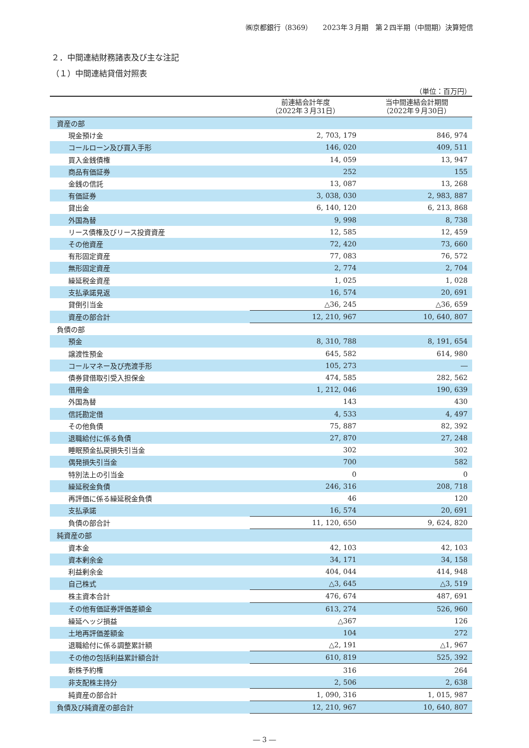㈱京都銀行（8369）　　2023年３月期　第２四半期（中間期）決算短信
２．中間連結財務諸表及び主な注記
（１）中間連結貸借対照表
（単位：百万円）
| | 前連結会計年度 （2022年３月31日） | 当中間連結会計期間 （2022年９月30日） |
| --- | --- | --- |
| 資産の部 | | |
| 現金預け金 | 2, 703, 179 | 846, 974 |
| コールローン及び買入手形 | 146, 020 | 409, 511 |
| 買入金銭債権 | 14, 059 | 13, 947 |
| 商品有価証券 | 252 | 155 |
| 金銭の信託 | 13, 087 | 13, 268 |
| 有価証券 | 3, 038, 030 | 2, 983, 887 |
| 貸出金 | 6, 140, 120 | 6, 213, 868 |
| 外国為替 | 9, 998 | 8, 738 |
| リース債権及びリース投資資産 | 12, 585 | 12, 459 |
| その他資産 | 72, 420 | 73, 660 |
| 有形固定資産 | 77, 083 | 76, 572 |
| 無形固定資産 | 2, 774 | 2, 704 |
| 繰延税金資産 | 1, 025 | 1, 028 |
| 支払承諾見返 | 16, 574 | 20, 691 |
| 貸倒引当金 | △36, 245 | △36, 659 |
| 資産の部合計 | 12, 210, 967 | 10, 640, 807 |
| 負債の部 | | |
| 預金 | 8, 310, 788 | 8, 191, 654 |
| 譲渡性預金 | 645, 582 | 614, 980 |
| コールマネー及び売渡手形 | 105, 273 | ― |
| 債券貸借取引受入担保金 | 474, 585 | 282, 562 |
| 借用金 | 1, 212, 046 | 190, 639 |
| 外国為替 | 143 | 430 |
| 信託勘定借 | 4, 533 | 4, 497 |
| その他負債 | 75, 887 | 82, 392 |
| 退職給付に係る負債 | 27, 870 | 27, 248 |
| 睡眠預金払戻損失引当金 | 302 | 302 |
| 偶発損失引当金 | 700 | 582 |
| 特別法上の引当金 | 0 | 0 |
| 繰延税金負債 | 246, 316 | 208, 718 |
| 再評価に係る繰延税金負債 | 46 | 120 |
| 支払承諾 | 16, 574 | 20, 691 |
| 負債の部合計 | 11, 120, 650 | 9, 624, 820 |
| 純資産の部 | | |
| 資本金 | 42, 103 | 42, 103 |
| 資本剰余金 | 34, 171 | 34, 158 |
| 利益剰余金 | 404, 044 | 414, 948 |
| 自己株式 | △3, 645 | △3, 519 |
| 株主資本合計 | 476, 674 | 487, 691 |
| その他有価証券評価差額金 | 613, 274 | 526, 960 |
| 繰延ヘッジ損益 | △367 | 126 |
| 土地再評価差額金 | 104 | 272 |
| 退職給付に係る調整累計額 | △2, 191 | △1, 967 |
| その他の包括利益累計額合計 | 610, 819 | 525, 392 |
| 新株予約権 | 316 | 264 |
| 非支配株主持分 | 2, 506 | 2, 638 |
| 純資産の部合計 | 1, 090, 316 | 1, 015, 987 |
| 負債及び純資産の部合計 | 12, 210, 967 | 10, 640, 807 |
― 3 ―